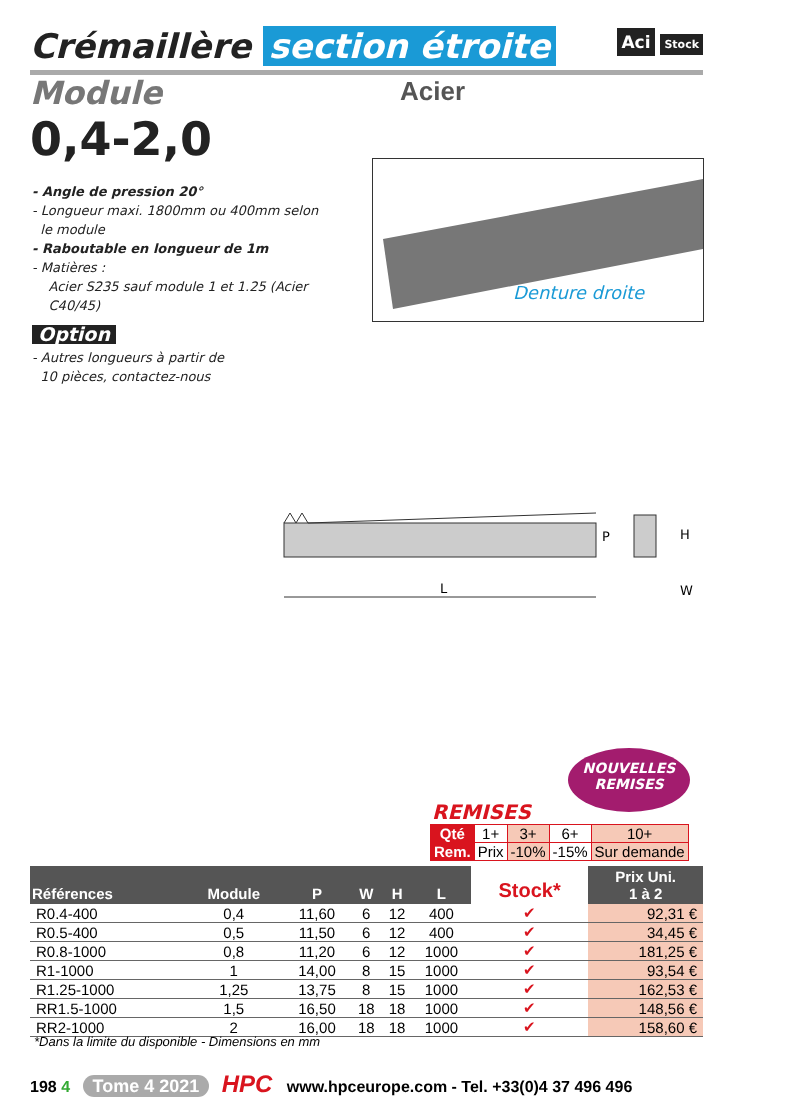Crémaillère section étroite
Aci Stock
Module Acier
0,4-2,0
- Angle de pression 20°
- Longueur maxi. 1800mm ou 400mm selon
le module
- Raboutable en longueur de 1m
- Matières :
Acier S235 sauf module 1 et 1.25 (Acier
C40/45)
Option
- Autres longueurs à partir de
10 pièces, contactez-nous
Denture droite
L
P
H
W
NOUVELLES
REMISES
REMISES
| Qté | 1+ | 3+ | 6+ | 10+ |
| Rem. | Prix | -10% | -15% | Sur demande |
| Références | Module | P | W | H | L | Stock* | Prix Uni. 1 à 2 |
| --- | --- | --- | --- | --- | --- | --- | --- |
| R0.4-400 | 0,4 | 11,60 | 6 | 12 | 400 | ✔ | 92,31 € |
| R0.5-400 | 0,5 | 11,50 | 6 | 12 | 400 | ✔ | 34,45 € |
| R0.8-1000 | 0,8 | 11,20 | 6 | 12 | 1000 | ✔ | 181,25 € |
| R1-1000 | 1 | 14,00 | 8 | 15 | 1000 | ✔ | 93,54 € |
| R1.25-1000 | 1,25 | 13,75 | 8 | 15 | 1000 | ✔ | 162,53 € |
| RR1.5-1000 | 1,5 | 16,50 | 18 | 18 | 1000 | ✔ | 148,56 € |
| RR2-1000 | 2 | 16,00 | 18 | 18 | 1000 | ✔ | 158,60 € |
*Dans la limite du disponible - Dimensions en mm
198 4 Tome 4 2021 HPC www.hpceurope.com - Tel. +33(0)4 37 496 496